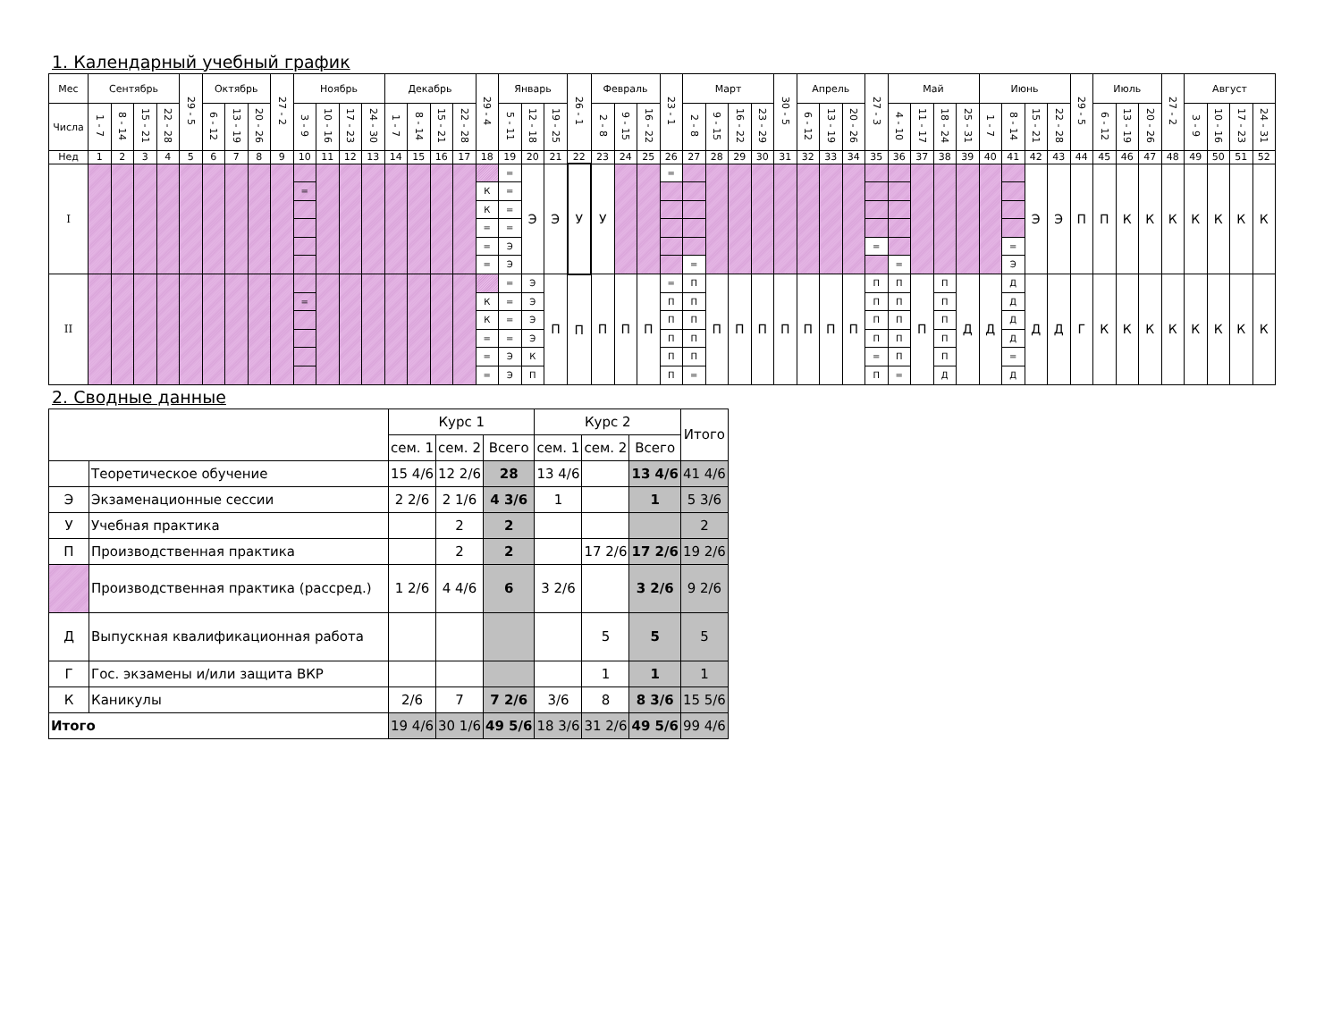1. Календарный учебный график
| Мес | Сентябрь | | | | 29 - 5 | Октябрь | | | 27 - 2 | Ноябрь | | | | Декабрь | | | | 29 - 4 | Январь | | | 26 - 1 | Февраль | | | 23 - 1 | Март | | | | 30 - 5 | Апрель | | | 27 - 3 | Май | | | | Июнь | | | | 29 - 5 | Июль | | | 27 - 2 | Август | | | |
| Числа | 1 - 7 | 8 - 14 | 15 - 21 | 22 - 28 | | 6 - 12 | 13 - 19 | 20 - 26 | | 3 - 9 | 10 - 16 | 17 - 23 | 24 - 30 | 1 - 7 | 8 - 14 | 15 - 21 | 22 - 28 | | 5 - 11 | 12 - 18 | 19 - 25 | | 2 - 8 | 9 - 15 | 16 - 22 | | 2 - 8 | 9 - 15 | 16 - 22 | 23 - 29 | | 6 - 12 | 13 - 19 | 20 - 26 | | 4 - 10 | 11 - 17 | 18 - 24 | 25 - 31 | 1 - 7 | 8 - 14 | 15 - 21 | 22 - 28 | | 6 - 12 | 13 - 19 | 20 - 26 | | 3 - 9 | 10 - 16 | 17 - 23 | 24 - 31 |
| Нед | 1 | 2 | 3 | 4 | 5 | 6 | 7 | 8 | 9 | 10 | 11 | 12 | 13 | 14 | 15 | 16 | 17 | 18 | 19 | 20 | 21 | 22 | 23 | 24 | 25 | 26 | 27 | 28 | 29 | 30 | 31 | 32 | 33 | 34 | 35 | 36 | 37 | 38 | 39 | 40 | 41 | 42 | 43 | 44 | 45 | 46 | 47 | 48 | 49 | 50 | 51 | 52 |
| I | | | | | | | | | | = | | | | | | | | К К = = = | = = = = Э Э | Э | Э | У | У | | | = | = | | | | | | | | = | = | | | | | = Э | Э | Э | П | П | К | К | К | К | К | К | К |
| II | | | | | | | | | | = | | | | | | | | К К = = = | = = = = Э Э | Э Э Э Э К П | П | П | П | П | П | = П П П П П | П П П П П = | П | П | П | П | П | П | П | П П П П = П | П П П П П = | П | П П П П П Д | Д | Д | Д Д Д Д = Д | Д | Д | Г | К | К | К | К | К | К | К | К |
2. Сводные данные
| | | Курс 1 | | | Курс 2 | | | Итого |
| | | сем. 1 | сем. 2 | Всего | сем. 1 | сем. 2 | Всего | |
| | Теоретическое обучение | 15 4/6 | 12 2/6 | 28 | 13 4/6 | | 13 4/6 | 41 4/6 |
| Э | Экзаменационные сессии | 2 2/6 | 2 1/6 | 4 3/6 | 1 | | 1 | 5 3/6 |
| У | Учебная практика | | 2 | 2 | | | | 2 |
| П | Производственная практика | | 2 | 2 | | 17 2/6 | 17 2/6 | 19 2/6 |
| | Производственная практика (рассред.) | 1 2/6 | 4 4/6 | 6 | 3 2/6 | | 3 2/6 | 9 2/6 |
| Д | Выпускная квалификационная работа | | | | | 5 | 5 | 5 |
| Г | Гос. экзамены и/или защита ВКР | | | | | 1 | 1 | 1 |
| К | Каникулы | 2/6 | 7 | 7 2/6 | 3/6 | 8 | 8 3/6 | 15 5/6 |
| Итого | | 19 4/6 | 30 1/6 | 49 5/6 | 18 3/6 | 31 2/6 | 49 5/6 | 99 4/6 |